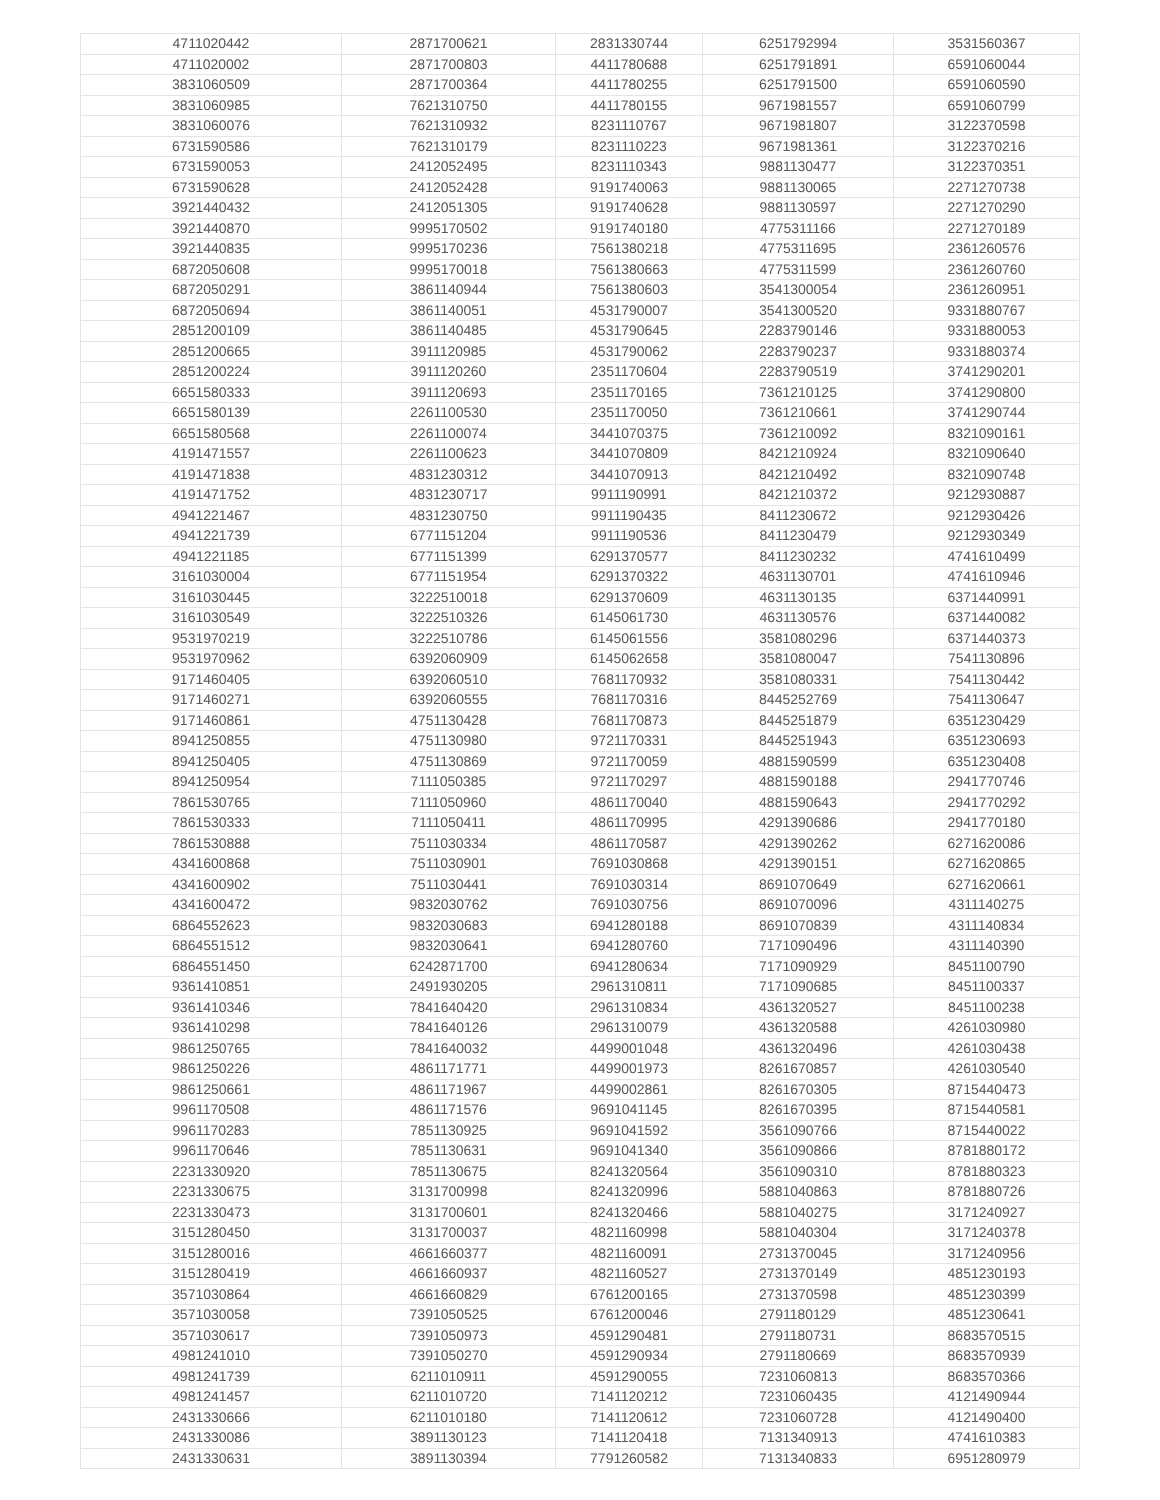| 4711020442 | 2871700621 | 2831330744 | 6251792994 | 3531560367 |
| 4711020002 | 2871700803 | 4411780688 | 6251791891 | 6591060044 |
| 3831060509 | 2871700364 | 4411780255 | 6251791500 | 6591060590 |
| 3831060985 | 7621310750 | 4411780155 | 9671981557 | 6591060799 |
| 3831060076 | 7621310932 | 8231110767 | 9671981807 | 3122370598 |
| 6731590586 | 7621310179 | 8231110223 | 9671981361 | 3122370216 |
| 6731590053 | 2412052495 | 8231110343 | 9881130477 | 3122370351 |
| 6731590628 | 2412052428 | 9191740063 | 9881130065 | 2271270738 |
| 3921440432 | 2412051305 | 9191740628 | 9881130597 | 2271270290 |
| 3921440870 | 9995170502 | 9191740180 | 4775311166 | 2271270189 |
| 3921440835 | 9995170236 | 7561380218 | 4775311695 | 2361260576 |
| 6872050608 | 9995170018 | 7561380663 | 4775311599 | 2361260760 |
| 6872050291 | 3861140944 | 7561380603 | 3541300054 | 2361260951 |
| 6872050694 | 3861140051 | 4531790007 | 3541300520 | 9331880767 |
| 2851200109 | 3861140485 | 4531790645 | 2283790146 | 9331880053 |
| 2851200665 | 3911120985 | 4531790062 | 2283790237 | 9331880374 |
| 2851200224 | 3911120260 | 2351170604 | 2283790519 | 3741290201 |
| 6651580333 | 3911120693 | 2351170165 | 7361210125 | 3741290800 |
| 6651580139 | 2261100530 | 2351170050 | 7361210661 | 3741290744 |
| 6651580568 | 2261100074 | 3441070375 | 7361210092 | 8321090161 |
| 4191471557 | 2261100623 | 3441070809 | 8421210924 | 8321090640 |
| 4191471838 | 4831230312 | 3441070913 | 8421210492 | 8321090748 |
| 4191471752 | 4831230717 | 9911190991 | 8421210372 | 9212930887 |
| 4941221467 | 4831230750 | 9911190435 | 8411230672 | 9212930426 |
| 4941221739 | 6771151204 | 9911190536 | 8411230479 | 9212930349 |
| 4941221185 | 6771151399 | 6291370577 | 8411230232 | 4741610499 |
| 3161030004 | 6771151954 | 6291370322 | 4631130701 | 4741610946 |
| 3161030445 | 3222510018 | 6291370609 | 4631130135 | 6371440991 |
| 3161030549 | 3222510326 | 6145061730 | 4631130576 | 6371440082 |
| 9531970219 | 3222510786 | 6145061556 | 3581080296 | 6371440373 |
| 9531970962 | 6392060909 | 6145062658 | 3581080047 | 7541130896 |
| 9171460405 | 6392060510 | 7681170932 | 3581080331 | 7541130442 |
| 9171460271 | 6392060555 | 7681170316 | 8445252769 | 7541130647 |
| 9171460861 | 4751130428 | 7681170873 | 8445251879 | 6351230429 |
| 8941250855 | 4751130980 | 9721170331 | 8445251943 | 6351230693 |
| 8941250405 | 4751130869 | 9721170059 | 4881590599 | 6351230408 |
| 8941250954 | 7111050385 | 9721170297 | 4881590188 | 2941770746 |
| 7861530765 | 7111050960 | 4861170040 | 4881590643 | 2941770292 |
| 7861530333 | 7111050411 | 4861170995 | 4291390686 | 2941770180 |
| 7861530888 | 7511030334 | 4861170587 | 4291390262 | 6271620086 |
| 4341600868 | 7511030901 | 7691030868 | 4291390151 | 6271620865 |
| 4341600902 | 7511030441 | 7691030314 | 8691070649 | 6271620661 |
| 4341600472 | 9832030762 | 7691030756 | 8691070096 | 4311140275 |
| 6864552623 | 9832030683 | 6941280188 | 8691070839 | 4311140834 |
| 6864551512 | 9832030641 | 6941280760 | 7171090496 | 4311140390 |
| 6864551450 | 6242871700 | 6941280634 | 7171090929 | 8451100790 |
| 9361410851 | 2491930205 | 2961310811 | 7171090685 | 8451100337 |
| 9361410346 | 7841640420 | 2961310834 | 4361320527 | 8451100238 |
| 9361410298 | 7841640126 | 2961310079 | 4361320588 | 4261030980 |
| 9861250765 | 7841640032 | 4499001048 | 4361320496 | 4261030438 |
| 9861250226 | 4861171771 | 4499001973 | 8261670857 | 4261030540 |
| 9861250661 | 4861171967 | 4499002861 | 8261670305 | 8715440473 |
| 9961170508 | 4861171576 | 9691041145 | 8261670395 | 8715440581 |
| 9961170283 | 7851130925 | 9691041592 | 3561090766 | 8715440022 |
| 9961170646 | 7851130631 | 9691041340 | 3561090866 | 8781880172 |
| 2231330920 | 7851130675 | 8241320564 | 3561090310 | 8781880323 |
| 2231330675 | 3131700998 | 8241320996 | 5881040863 | 8781880726 |
| 2231330473 | 3131700601 | 8241320466 | 5881040275 | 3171240927 |
| 3151280450 | 3131700037 | 4821160998 | 5881040304 | 3171240378 |
| 3151280016 | 4661660377 | 4821160091 | 2731370045 | 3171240956 |
| 3151280419 | 4661660937 | 4821160527 | 2731370149 | 4851230193 |
| 3571030864 | 4661660829 | 6761200165 | 2731370598 | 4851230399 |
| 3571030058 | 7391050525 | 6761200046 | 2791180129 | 4851230641 |
| 3571030617 | 7391050973 | 4591290481 | 2791180731 | 8683570515 |
| 4981241010 | 7391050270 | 4591290934 | 2791180669 | 8683570939 |
| 4981241739 | 6211010911 | 4591290055 | 7231060813 | 8683570366 |
| 4981241457 | 6211010720 | 7141120212 | 7231060435 | 4121490944 |
| 2431330666 | 6211010180 | 7141120612 | 7231060728 | 4121490400 |
| 2431330086 | 3891130123 | 7141120418 | 7131340913 | 4741610383 |
| 2431330631 | 3891130394 | 7791260582 | 7131340833 | 6951280979 |